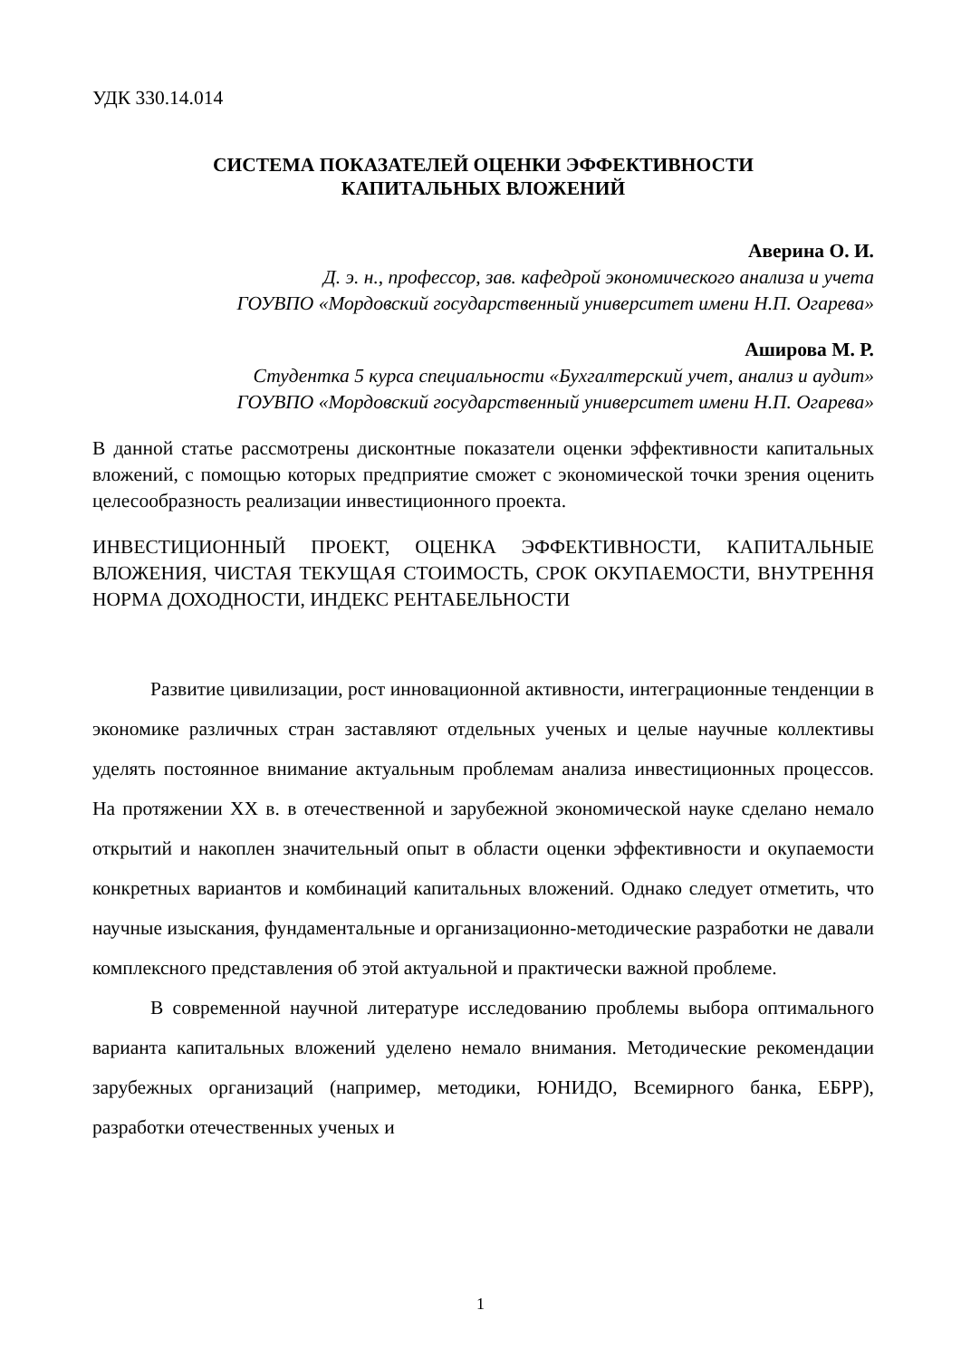УДК 330.14.014
СИСТЕМА ПОКАЗАТЕЛЕЙ ОЦЕНКИ ЭФФЕКТИВНОСТИ
КАПИТАЛЬНЫХ ВЛОЖЕНИЙ
Аверина О. И.
Д. э. н., профессор, зав. кафедрой экономического анализа и учета
ГОУВПО «Мордовский государственный университет имени Н.П. Огарева»
Аширова М. Р.
Студентка 5 курса специальности «Бухгалтерский учет, анализ и аудит»
ГОУВПО «Мордовский государственный университет имени Н.П. Огарева»
В данной статье рассмотрены дисконтные показатели оценки эффективности капитальных вложений, с помощью которых предприятие сможет с экономической точки зрения оценить целесообразность реализации инвестиционного проекта.
ИНВЕСТИЦИОННЫЙ ПРОЕКТ, ОЦЕНКА ЭФФЕКТИВНОСТИ, КАПИТАЛЬНЫЕ ВЛОЖЕНИЯ, ЧИСТАЯ ТЕКУЩАЯ СТОИМОСТЬ, СРОК ОКУПАЕМОСТИ, ВНУТРЕННЯ НОРМА ДОХОДНОСТИ, ИНДЕКС РЕНТАБЕЛЬНОСТИ
Развитие цивилизации, рост инновационной активности, интеграционные тенденции в экономике различных стран заставляют отдельных ученых и целые научные коллективы уделять постоянное внимание актуальным проблемам анализа инвестиционных процессов. На протяжении XX в. в отечественной и зарубежной экономической науке сделано немало открытий и накоплен значительный опыт в области оценки эффективности и окупаемости конкретных вариантов и комбинаций капитальных вложений. Однако следует отметить, что научные изыскания, фундаментальные и организационно-методические разработки не давали комплексного представления об этой актуальной и практически важной проблеме.
В современной научной литературе исследованию проблемы выбора оптимального варианта капитальных вложений уделено немало внимания. Методические рекомендации зарубежных организаций (например, методики, ЮНИДО, Всемирного банка, ЕБРР), разработки отечественных ученых и
1